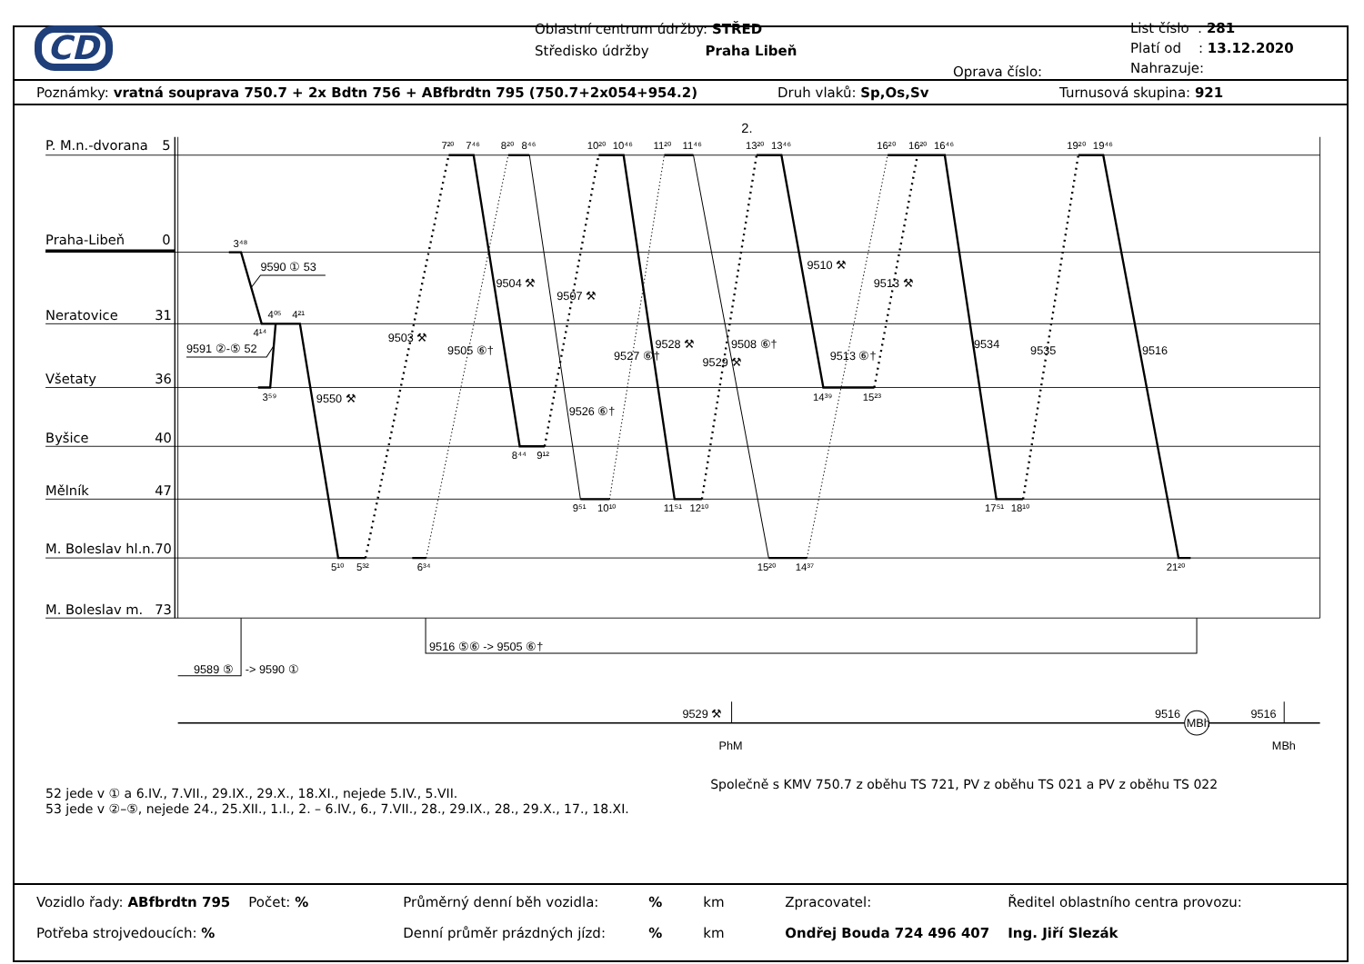ČD
Oblastní centrum údržby: STŘED
Středisko údržby Praha Libeň
Oprava číslo:
List číslo : 281
Platí od : 13.12.2020
Nahrazuje:
Poznámky: vratná souprava 750.7 + 2x Bdtn 756 + ABfbrdtn 795 (750.7+2x054+954.2) Druh vlaků: Sp,Os,Sv Turnusová skupina: 921
2.
P. M.n.-dvorana
5
Praha-Libeň
0
Neratovice
31
Všetaty
36
Byšice
40
Mělník
47
M. Boleslav hl.n.
70
M. Boleslav m.
73
3⁴⁸
4⁰⁵
4²¹
4¹⁴
3⁵⁹
5¹⁰
5³²
6³⁴
7²⁰
7⁴⁶
8²⁰
8⁴⁶
10²⁰
10⁴⁶
11²⁰
11⁴⁶
13²⁰
13⁴⁶
16²⁰
16²⁰
16⁴⁶
19²⁰
19⁴⁶
8⁴⁴
9¹²
9⁵¹
10¹⁰
11⁵¹
12¹⁰
14³⁹
15²³
15²⁰
14³⁷
17⁵¹
18¹⁰
21²⁰
9590 ① 53
9591 ②-⑤ 52
9550 ⚒
9503 ⚒
9505 ⑥†
9504 ⚒
9507 ⚒
9526 ⑥†
9527 ⑥†
9528 ⚒
9529 ⚒
9508 ⑥†
9510 ⚒
9513 ⚒
9513 ⑥†
9534
9535
9516
9589 ⑤
-> 9590 ①
9516 ⑤⑥ -> 9505 ⑥†
9529 ⚒
PhM
9516
MBh
9516
MBh
Společně s KMV 750.7 z oběhu TS 721, PV z oběhu TS 021 a PV z oběhu TS 022
52 jede v ① a 6.IV., 7.VII., 29.IX., 29.X., 18.XI., nejede 5.IV., 5.VII.
53 jede v ②–⑤, nejede 24., 25.XII., 1.I., 2. – 6.IV., 6., 7.VII., 28., 29.IX., 28., 29.X., 17., 18.XI.
| Vozidlo řady: ABfbrdtn 795 | Počet: % | Průměrný denní běh vozidla: | % | km | Zpracovatel: | Ředitel oblastního centra provozu: |
| Potřeba strojvedoucích: % | | Denní průměr prázdných jízd: | % | km | Ondřej Bouda 724 496 407 | Ing. Jiří Slezák |